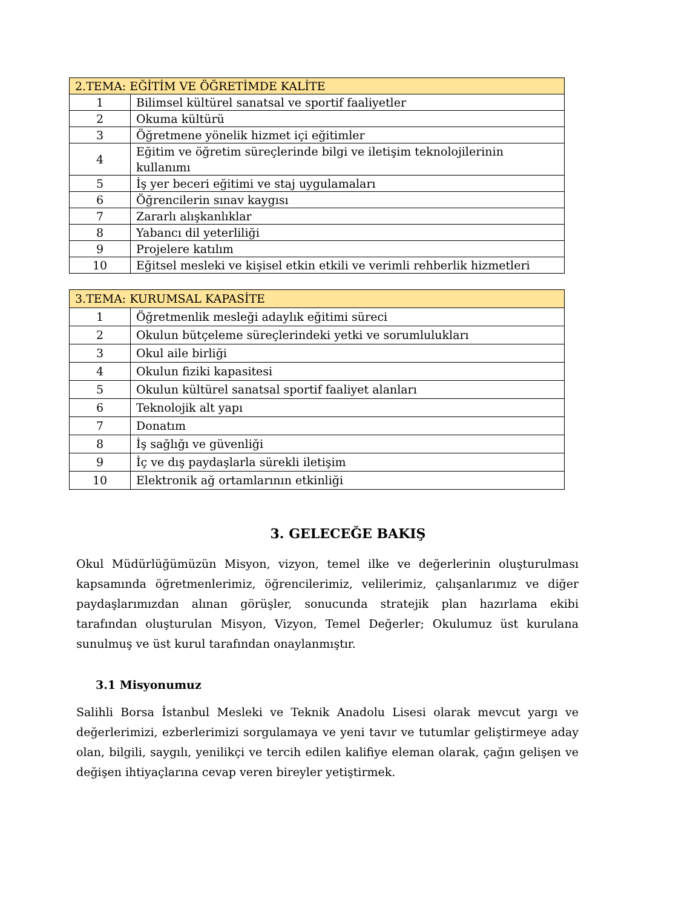| 2.TEMA: EĞİTİM VE ÖĞRETİMDE KALİTE | |
| --- | --- |
| 1 | Bilimsel kültürel sanatsal ve sportif faaliyetler |
| 2 | Okuma kültürü |
| 3 | Öğretmene yönelik hizmet içi eğitimler |
| 4 | Eğitim ve öğretim süreçlerinde bilgi ve iletişim teknolojilerinin kullanımı |
| 5 | İş yer beceri eğitimi ve staj uygulamaları |
| 6 | Öğrencilerin sınav kaygısı |
| 7 | Zararlı alışkanlıklar |
| 8 | Yabancı dil yeterliliği |
| 9 | Projelere katılım |
| 10 | Eğitsel mesleki ve kişisel etkin etkili ve verimli rehberlik hizmetleri |
| 3.TEMA: KURUMSAL KAPASİTE | |
| --- | --- |
| 1 | Öğretmenlik mesleği adaylık eğitimi süreci |
| 2 | Okulun bütçeleme süreçlerindeki yetki ve sorumlulukları |
| 3 | Okul aile birliği |
| 4 | Okulun fiziki kapasitesi |
| 5 | Okulun kültürel sanatsal sportif faaliyet alanları |
| 6 | Teknolojik alt yapı |
| 7 | Donatım |
| 8 | İş sağlığı ve güvenliği |
| 9 | İç ve dış paydaşlarla sürekli iletişim |
| 10 | Elektronik ağ ortamlarının etkinliği |
3. GELECEĞE BAKIŞ
Okul Müdürlüğümüzün Misyon, vizyon, temel ilke ve değerlerinin oluşturulması kapsamında öğretmenlerimiz, öğrencilerimiz, velilerimiz, çalışanlarımız ve diğer paydaşlarımızdan alınan görüşler, sonucunda stratejik plan hazırlama ekibi tarafından oluşturulan Misyon, Vizyon, Temel Değerler; Okulumuz üst kurulana sunulmuş ve üst kurul tarafından onaylanmıştır.
3.1 Misyonumuz
Salihli Borsa İstanbul Mesleki ve Teknik Anadolu Lisesi olarak mevcut yargı ve değerlerimizi, ezberlerimizi sorgulamaya ve yeni tavır ve tutumlar geliştirmeye aday olan, bilgili, saygılı, yenilikçi ve tercih edilen kalifiye eleman olarak, çağın gelişen ve değişen ihtiyaçlarına cevap veren bireyler yetiştirmek.